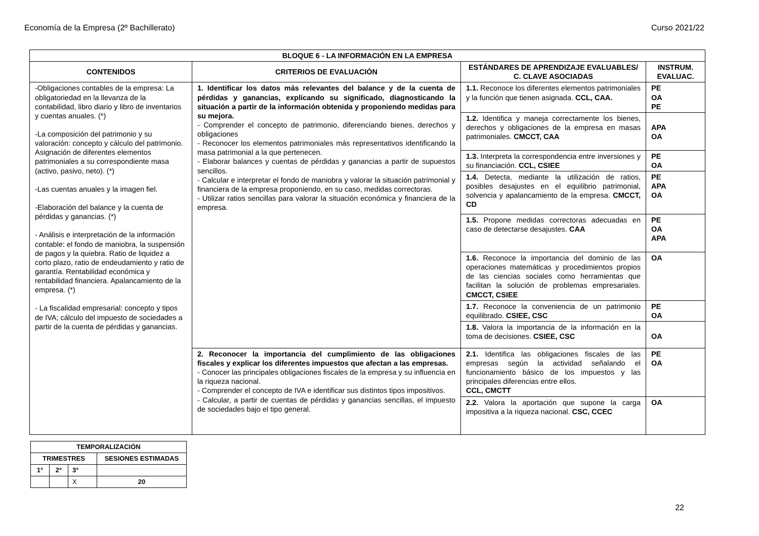Economía de la Empresa (2º Bachillerato) Curso 2021/22
| BLOQUE 6 - LA INFORMACIÓN EN LA EMPRESA | | | |
| --- | --- | --- | --- |
| CONTENIDOS | CRITERIOS DE EVALUACIÓN | ESTÁNDARES DE APRENDIZAJE EVALUABLES/ C. CLAVE ASOCIADAS | INSTRUM. EVALUAC. |
| -Obligaciones contables de la empresa: La obligatoriedad en la llevanza de la contabilidad, libro diario y libro de inventarios y cuentas anuales. (*) -La composición del patrimonio y su valoración: concepto y cálculo del patrimonio. Asignación de diferentes elementos patrimoniales a su correspondiente masa (activo, pasivo, neto). (*) -Las cuentas anuales y la imagen fiel. -Elaboración del balance y la cuenta de pérdidas y ganancias. (*) - Análisis e interpretación de la información contable: el fondo de maniobra, la suspensión de pagos y la quiebra. Ratio de liquidez a corto plazo, ratio de endeudamiento y ratio de garantía. Rentabilidad económica y rentabilidad financiera. Apalancamiento de la empresa. (*) - La fiscalidad empresarial: concepto y tipos de IVA; cálculo del impuesto de sociedades a partir de la cuenta de pérdidas y ganancias. | 1. Identificar los datos más relevantes del balance y de la cuenta de pérdidas y ganancias, explicando su significado, diagnosticando la situación a partir de la información obtenida y proponiendo medidas para su mejora. - Comprender el concepto de patrimonio, diferenciando bienes, derechos y obligaciones - Reconocer los elementos patrimoniales más representativos identificando la masa patrimonial a la que pertenecen. - Elaborar balances y cuentas de pérdidas y ganancias a partir de supuestos sencillos. - Calcular e interpretar el fondo de maniobra y valorar la situación patrimonial y financiera de la empresa proponiendo, en su caso, medidas correctoras. - Utilizar ratios sencillas para valorar la situación económica y financiera de la empresa. | 1.1. Reconoce los diferentes elementos patrimoniales y la función que tienen asignada. CCL, CAA. | PE OA PE |
| | | 1.2. Identifica y maneja correctamente los bienes, derechos y obligaciones de la empresa en masas patrimoniales. CMCCT, CAA | APA OA |
| | | 1.3. Interpreta la correspondencia entre inversiones y su financiación. CCL, CSIEE | PE OA |
| | | 1.4. Detecta, mediante la utilización de ratios, posibles desajustes en el equilibrio patrimonial, solvencia y apalancamiento de la empresa. CMCCT, CD | PE APA OA |
| | | 1.5. Propone medidas correctoras adecuadas en caso de detectarse desajustes. CAA | PE OA APA |
| | | 1.6. Reconoce la importancia del dominio de las operaciones matemáticas y procedimientos propios de las ciencias sociales como herramientas que facilitan la solución de problemas empresariales. CMCCT, CSIEE | OA |
| | | 1.7. Reconoce la conveniencia de un patrimonio equilibrado. CSIEE, CSC | PE OA |
| | | 1.8. Valora la importancia de la información en la toma de decisiones. CSIEE, CSC | OA |
| | 2. Reconocer la importancia del cumplimiento de las obligaciones fiscales y explicar los diferentes impuestos que afectan a las empresas. - Conocer las principales obligaciones fiscales de la empresa y su influencia en la riqueza nacional. - Comprender el concepto de IVA e identificar sus distintos tipos impositivos. - Calcular, a partir de cuentas de pérdidas y ganancias sencillas, el impuesto de sociedades bajo el tipo general. | 2.1. Identifica las obligaciones fiscales de las empresas según la actividad señalando el funcionamiento básico de los impuestos y las principales diferencias entre ellos. CCL, CMCTT | PE OA |
| | | 2.2. Valora la aportación que supone la carga impositiva a la riqueza nacional. CSC, CCEC | OA |
| TEMPORALIZACIÓN | | | |
| --- | --- | --- | --- |
| TRIMESTRES | | | SESIONES ESTIMADAS |
| 1° | 2° | 3° | |
| | | X | 20 |
22